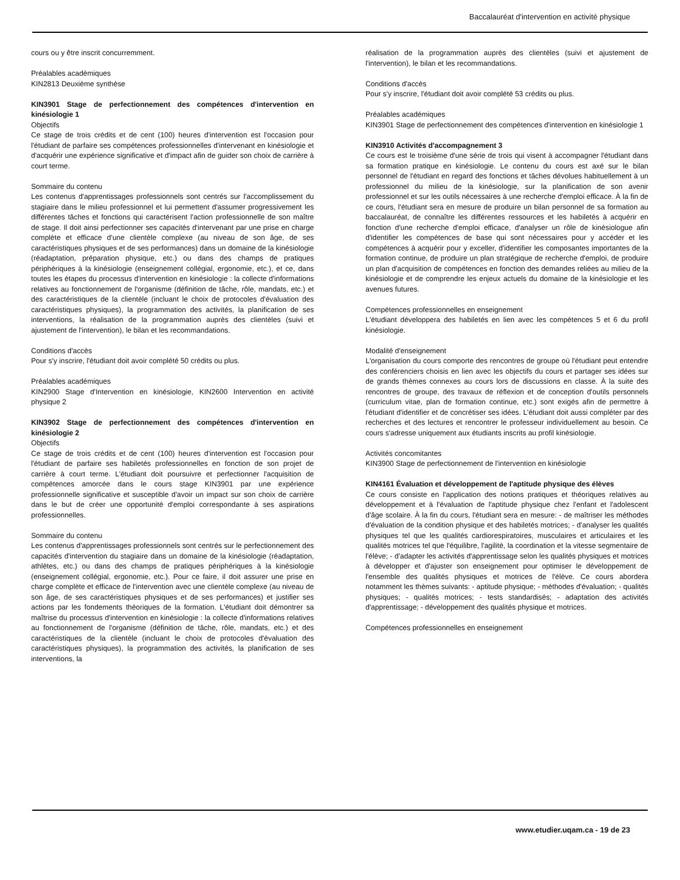Baccalauréat d'intervention en activité physique
cours ou y être inscrit concurremment.
Préalables académiques
KIN2813 Deuxième synthèse
KIN3901 Stage de perfectionnement des compétences d'intervention en kinésiologie 1
Objectifs
Ce stage de trois crédits et de cent (100) heures d'intervention est l'occasion pour l'étudiant de parfaire ses compétences professionnelles d'intervenant en kinésiologie et d'acquérir une expérience significative et d'impact afin de guider son choix de carrière à court terme.
Sommaire du contenu
Les contenus d'apprentissages professionnels sont centrés sur l'accomplissement du stagiaire dans le milieu professionnel et lui permettent d'assumer progressivement les différentes tâches et fonctions qui caractérisent l'action professionnelle de son maître de stage. Il doit ainsi perfectionner ses capacités d'intervenant par une prise en charge complète et efficace d'une clientèle complexe (au niveau de son âge, de ses caractéristiques physiques et de ses performances) dans un domaine de la kinésiologie (réadaptation, préparation physique, etc.) ou dans des champs de pratiques périphériques à la kinésiologie (enseignement collégial, ergonomie, etc.), et ce, dans toutes les étapes du processus d'intervention en kinésiologie : la collecte d'informations relatives au fonctionnement de l'organisme (définition de tâche, rôle, mandats, etc.) et des caractéristiques de la clientèle (incluant le choix de protocoles d'évaluation des caractéristiques physiques), la programmation des activités, la planification de ses interventions, la réalisation de la programmation auprès des clientèles (suivi et ajustement de l'intervention), le bilan et les recommandations.
Conditions d'accès
Pour s'y inscrire, l'étudiant doit avoir complété 50 crédits ou plus.
Préalables académiques
KIN2900 Stage d'Intervention en kinésiologie, KIN2600 Intervention en activité physique 2
KIN3902 Stage de perfectionnement des compétences d'intervention en kinésiologie 2
Objectifs
Ce stage de trois crédits et de cent (100) heures d'intervention est l'occasion pour l'étudiant de parfaire ses habiletés professionnelles en fonction de son projet de carrière à court terme. L'étudiant doit poursuivre et perfectionner l'acquisition de compétences amorcée dans le cours stage KIN3901 par une expérience professionnelle significative et susceptible d'avoir un impact sur son choix de carrière dans le but de créer une opportunité d'emploi correspondante à ses aspirations professionnelles.
Sommaire du contenu
Les contenus d'apprentissages professionnels sont centrés sur le perfectionnement des capacités d'intervention du stagiaire dans un domaine de la kinésiologie (réadaptation, athlètes, etc.) ou dans des champs de pratiques périphériques à la kinésiologie (enseignement collégial, ergonomie, etc.). Pour ce faire, il doit assurer une prise en charge complète et efficace de l'intervention avec une clientèle complexe (au niveau de son âge, de ses caractéristiques physiques et de ses performances) et justifier ses actions par les fondements théoriques de la formation. L'étudiant doit démontrer sa maîtrise du processus d'intervention en kinésiologie : la collecte d'informations relatives au fonctionnement de l'organisme (définition de tâche, rôle, mandats, etc.) et des caractéristiques de la clientèle (incluant le choix de protocoles d'évaluation des caractéristiques physiques), la programmation des activités, la planification de ses interventions, la
réalisation de la programmation auprès des clientèles (suivi et ajustement de l'intervention), le bilan et les recommandations.
Conditions d'accès
Pour s'y inscrire, l'étudiant doit avoir complété 53 crédits ou plus.
Préalables académiques
KIN3901 Stage de perfectionnement des compétences d'intervention en kinésiologie 1
KIN3910 Activités d'accompagnement 3
Ce cours est le troisième d'une série de trois qui visent à accompagner l'étudiant dans sa formation pratique en kinésiologie. Le contenu du cours est axé sur le bilan personnel de l'étudiant en regard des fonctions et tâches dévolues habituellement à un professionnel du milieu de la kinésiologie, sur la planification de son avenir professionnel et sur les outils nécessaires à une recherche d'emploi efficace. À la fin de ce cours, l'étudiant sera en mesure de produire un bilan personnel de sa formation au baccalauréat, de connaître les différentes ressources et les habiletés à acquérir en fonction d'une recherche d'emploi efficace, d'analyser un rôle de kinésiologue afin d'identifier les compétences de base qui sont nécessaires pour y accéder et les compétences à acquérir pour y exceller, d'identifier les composantes importantes de la formation continue, de produire un plan stratégique de recherche d'emploi, de produire un plan d'acquisition de compétences en fonction des demandes reliées au milieu de la kinésiologie et de comprendre les enjeux actuels du domaine de la kinésiologie et les avenues futures.
Compétences professionnelles en enseignement
L'étudiant développera des habiletés en lien avec les compétences 5 et 6 du profil kinésiologie.
Modalité d'enseignement
L'organisation du cours comporte des rencontres de groupe où l'étudiant peut entendre des conférenciers choisis en lien avec les objectifs du cours et partager ses idées sur de grands thèmes connexes au cours lors de discussions en classe. À la suite des rencontres de groupe, des travaux de réflexion et de conception d'outils personnels (curriculum vitae, plan de formation continue, etc.) sont exigés afin de permettre à l'étudiant d'identifier et de concrétiser ses idées. L'étudiant doit aussi compléter par des recherches et des lectures et rencontrer le professeur individuellement au besoin. Ce cours s'adresse uniquement aux étudiants inscrits au profil kinésiologie.
Activités concomitantes
KIN3900 Stage de perfectionnement de l'intervention en kinésiologie
KIN4161 Évaluation et développement de l'aptitude physique des élèves
Ce cours consiste en l'application des notions pratiques et théoriques relatives au développement et à l'évaluation de l'aptitude physique chez l'enfant et l'adolescent d'âge scolaire. À la fin du cours, l'étudiant sera en mesure: - de maîtriser les méthodes d'évaluation de la condition physique et des habiletés motrices; - d'analyser les qualités physiques tel que les qualités cardiorespiratoires, musculaires et articulaires et les qualités motrices tel que l'équilibre, l'agilité, la coordination et la vitesse segmentaire de l'élève; - d'adapter les activités d'apprentissage selon les qualités physiques et motrices à développer et d'ajuster son enseignement pour optimiser le développement de l'ensemble des qualités physiques et motrices de l'élève. Ce cours abordera notamment les thèmes suivants: - aptitude physique; - méthodes d'évaluation; - qualités physiques; - qualités motrices; - tests standardisés; - adaptation des activités d'apprentissage; - développement des qualités physique et motrices.
Compétences professionnelles en enseignement
www.etudier.uqam.ca - 19 de 23